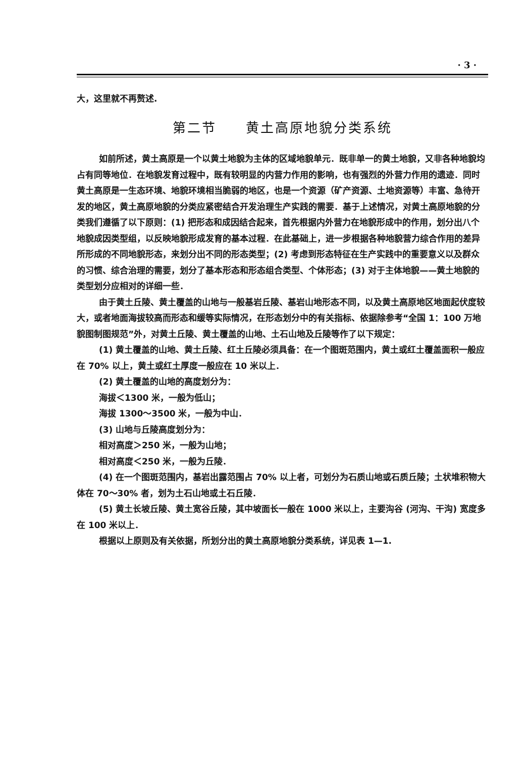· 3 ·
大，这里就不再赘述.
第二节　　黄土高原地貌分类系统
如前所述，黄土高原是一个以黄土地貌为主体的区域地貌单元．既非单一的黄土地貌，又非各种地貌均占有同等地位．在地貌发育过程中，既有较明显的内营力作用的影响，也有强烈的外营力作用的遗迹．同时黄土高原是一生态环境、地貌环境相当脆弱的地区，也是一个资源（矿产资源、土地资源等）丰富、急待开发的地区，黄土高原地貌的分类应紧密结合开发治理生产实践的需要．基于上述情况，对黄土高原地貌的分类我们遵循了以下原则：(1) 把形态和成因结合起来，首先根据内外营力在地貌形成中的作用，划分出八个地貌成因类型组，以反映地貌形成发育的基本过程．在此基础上，进一步根据各种地貌营力综合作用的差异所形成的不同地貌形态，来划分出不同的形态类型；(2) 考虑到形态特征在生产实践中的重要意义以及群众的习惯、综合治理的需要，划分了基本形态和形态组合类型、个体形态；(3) 对于主体地貌——黄土地貌的类型划分应相对的详细一些．
由于黄土丘陵、黄土覆盖的山地与一般基岩丘陵、基岩山地形态不同，以及黄土高原地区地面起伏度较大，或者地面海拔较高而形态和缓等实际情况，在形态划分中的有关指标、依据除参考“全国 1：100 万地貌图制图规范”外，对黄土丘陵、黄土覆盖的山地、土石山地及丘陵等作了以下规定：
(1) 黄土覆盖的山地、黄土丘陵、红土丘陵必须具备：在一个图斑范围内，黄土或红土覆盖面积一般应在 70% 以上，黄土或红土厚度一般应在 10 米以上．
(2) 黄土覆盖的山地的高度划分为：
海拔＜1300 米，一般为低山；
海拔 1300～3500 米，一般为中山．
(3) 山地与丘陵高度划分为：
相对高度＞250 米，一般为山地；
相对高度＜250 米，一般为丘陵．
(4) 在一个图斑范围内，基岩出露范围占 70% 以上者，可划分为石质山地或石质丘陵；土状堆积物大体在 70～30% 者，划为土石山地或土石丘陵．
(5) 黄土长坡丘陵、黄土宽谷丘陵，其中坡面长一般在 1000 米以上，主要沟谷 (河沟、干沟) 宽度多在 100 米以上．
根据以上原则及有关依据，所划分出的黄土高原地貌分类系统，详见表 1—1.